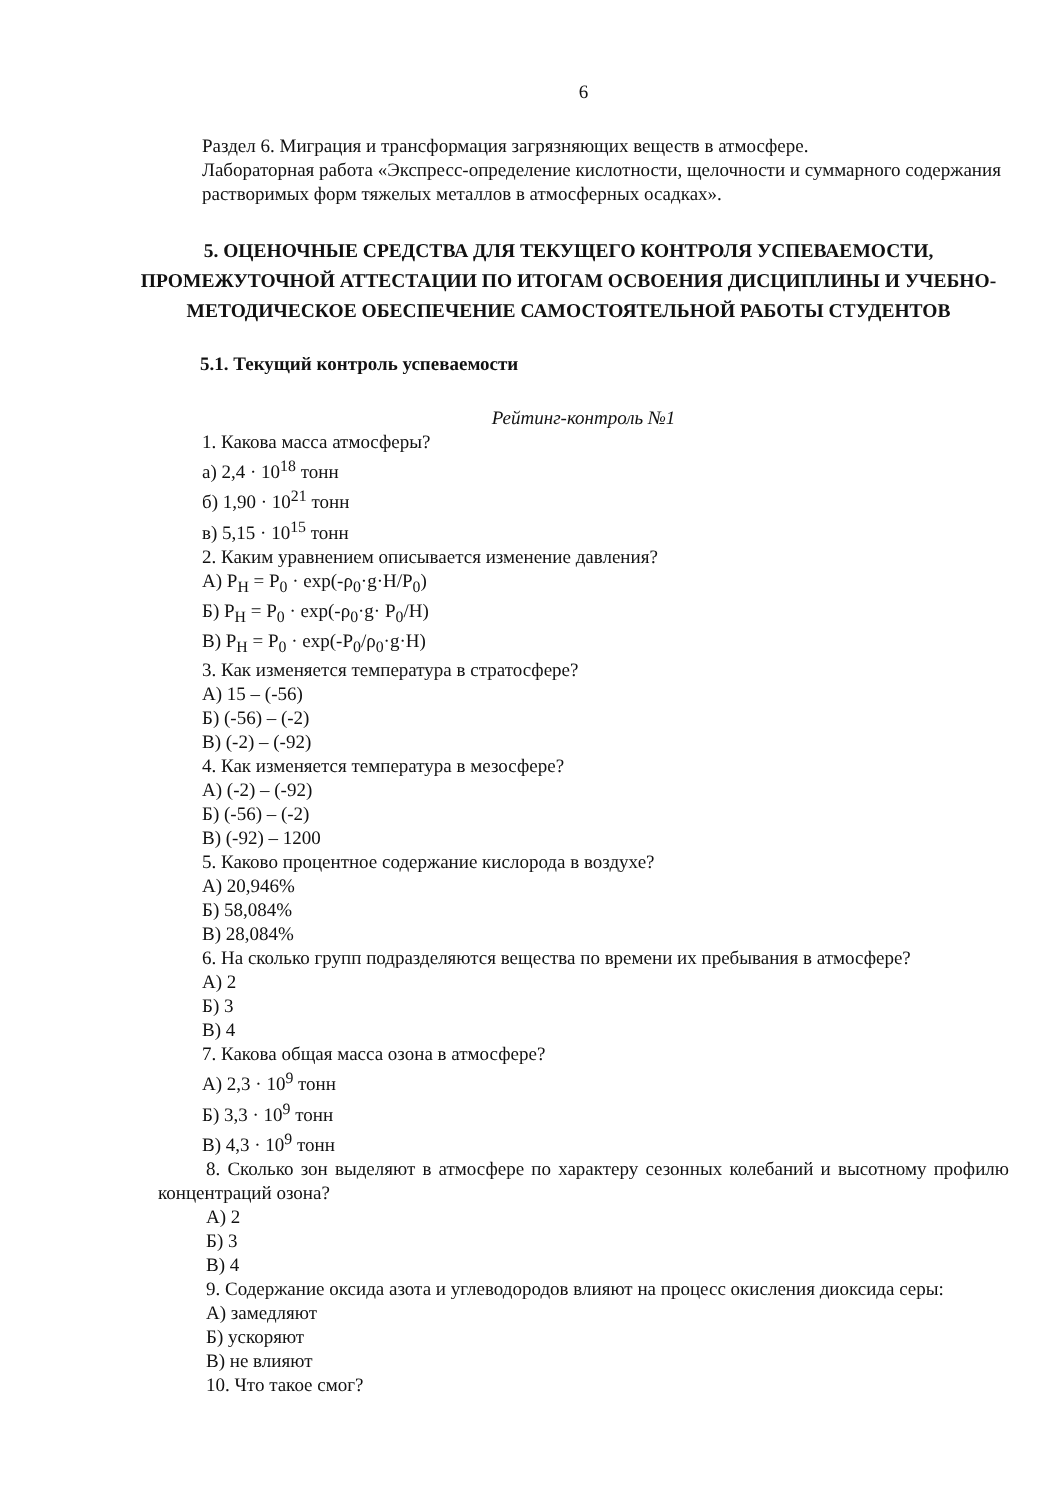6
Раздел 6. Миграция и трансформация загрязняющих веществ в атмосфере.
Лабораторная работа «Экспресс-определение кислотности, щелочности и суммарного содержания растворимых форм тяжелых металлов в атмосферных осадках».
5. ОЦЕНОЧНЫЕ СРЕДСТВА ДЛЯ ТЕКУЩЕГО КОНТРОЛЯ УСПЕВАЕМОСТИ, ПРОМЕЖУТОЧНОЙ АТТЕСТАЦИИ ПО ИТОГАМ ОСВОЕНИЯ ДИСЦИПЛИНЫ И УЧЕБНО-МЕТОДИЧЕСКОЕ ОБЕСПЕЧЕНИЕ САМОСТОЯТЕЛЬНОЙ РАБОТЫ СТУДЕНТОВ
5.1. Текущий контроль успеваемости
Рейтинг-контроль №1
1. Какова масса атмосферы?
а) 2,4 · 10<sup>18</sup> тонн
б) 1,90 · 10<sup>21</sup> тонн
в) 5,15 · 10<sup>15</sup> тонн
2. Каким уравнением описывается изменение давления?
А) P<sub>H</sub> = P<sub>0</sub> · exp(-ρ<sub>0</sub>·g·H/P<sub>0</sub>)
Б) P<sub>H</sub> = P<sub>0</sub> · exp(-ρ<sub>0</sub>·g· P<sub>0</sub>/H)
В) P<sub>H</sub> = P<sub>0</sub> · exp(-P<sub>0</sub>/ρ<sub>0</sub>·g·H)
3. Как изменяется температура в стратосфере?
А) 15 – (-56)
Б) (-56) – (-2)
В) (-2) – (-92)
4. Как изменяется температура в мезосфере?
А) (-2) – (-92)
Б) (-56) – (-2)
В) (-92) – 1200
5. Каково процентное содержание кислорода в воздухе?
А) 20,946%
Б) 58,084%
В) 28,084%
6. На сколько групп подразделяются вещества по времени их пребывания в атмосфере?
А) 2
Б) 3
В) 4
7. Какова общая масса озона в атмосфере?
А) 2,3 · 10<sup>9</sup> тонн
Б) 3,3 · 10<sup>9</sup> тонн
В) 4,3 · 10<sup>9</sup> тонн
8. Сколько зон выделяют в атмосфере по характеру сезонных колебаний и высотному профилю концентраций озона?
А) 2
Б) 3
В) 4
9. Содержание оксида азота и углеводородов влияют на процесс окисления диоксида серы:
А) замедляют
Б) ускоряют
В) не влияют
10. Что такое смог?